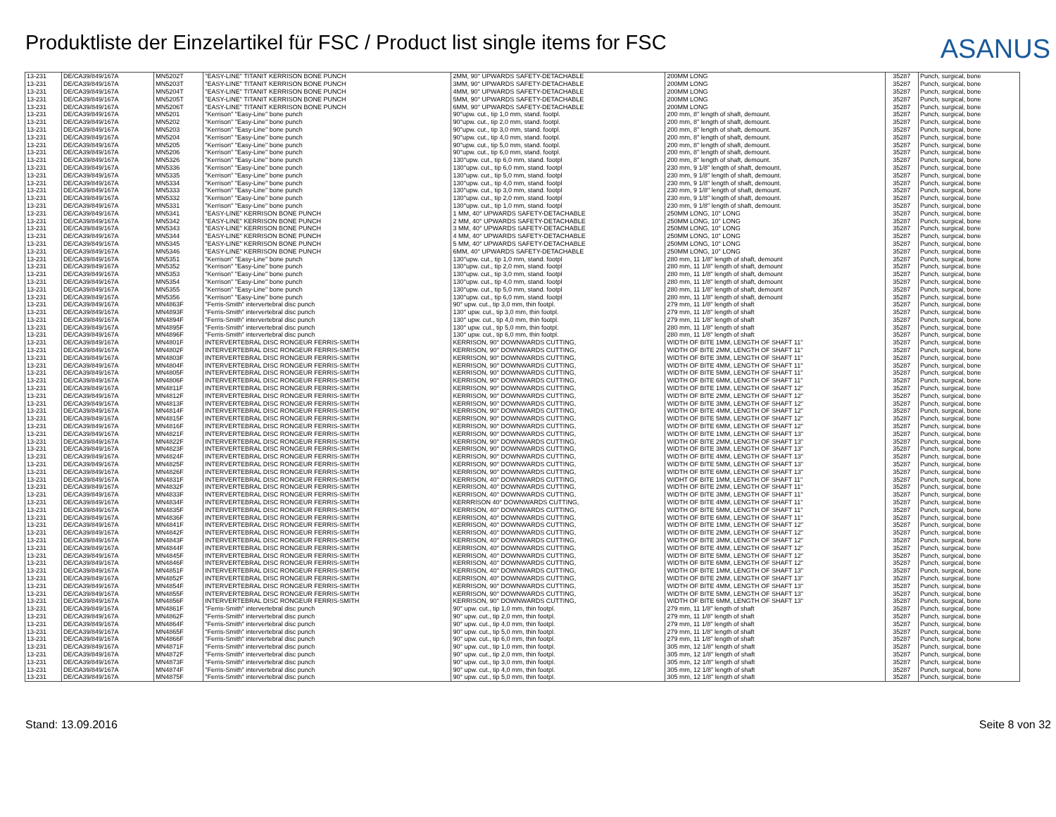Produktliste der Einzelartikel für FSC / Product list single items for FSC
ASANUS
| 13-231 | DE/CA39/849/167A | MN5202T | "EASY-LINE" TITANIT KERRISON BONE PUNCH | 2MM, 90° UPWARDS SAFETY-DETACHABLE | 200MM LONG | 35287 | Punch, surgical, bone |
| 13-231 | DE/CA39/849/167A | MN5203T | "EASY-LINE" TITANIT KERRISON BONE PUNCH | 3MM, 90° UPWARDS SAFETY-DETACHABLE | 200MM LONG | 35287 | Punch, surgical, bone |
| 13-231 | DE/CA39/849/167A | MN5204T | "EASY-LINE" TITANIT KERRISON BONE PUNCH | 4MM, 90° UPWARDS SAFETY-DETACHABLE | 200MM LONG | 35287 | Punch, surgical, bone |
| 13-231 | DE/CA39/849/167A | MN5205T | "EASY-LINE" TITANIT KERRISON BONE PUNCH | 5MM, 90° UPWARDS SAFETY-DETACHABLE | 200MM LONG | 35287 | Punch, surgical, bone |
| 13-231 | DE/CA39/849/167A | MN5206T | "EASY-LINE" TITANIT KERRISON BONE PUNCH | 6MM, 90° UPWARDS SAFETY-DETACHABLE | 200MM LONG | 35287 | Punch, surgical, bone |
| 13-231 | DE/CA39/849/167A | MN5201 | "Kerrison" "Easy-Line" bone punch | 90°upw. cut., tip 1,0 mm, stand. footpl. | 200 mm, 8" length of shaft, demount. | 35287 | Punch, surgical, bone |
| 13-231 | DE/CA39/849/167A | MN5202 | "Kerrison" "Easy-Line" bone punch | 90°upw. cut., tip 2,0 mm, stand. footpl. | 200 mm, 8" length of shaft, demount. | 35287 | Punch, surgical, bone |
| 13-231 | DE/CA39/849/167A | MN5203 | "Kerrison" "Easy-Line" bone punch | 90°upw. cut., tip 3,0 mm, stand. footpl. | 200 mm, 8" length of shaft, demount. | 35287 | Punch, surgical, bone |
| 13-231 | DE/CA39/849/167A | MN5204 | "Kerrison" "Easy-Line" bone punch | 90°upw. cut., tip 4,0 mm, stand. footpl. | 200 mm, 8" length of shaft, demount. | 35287 | Punch, surgical, bone |
| 13-231 | DE/CA39/849/167A | MN5205 | "Kerrison" "Easy-Line" bone punch | 90°upw. cut., tip 5,0 mm, stand. footpl. | 200 mm, 8" length of shaft, demount. | 35287 | Punch, surgical, bone |
| 13-231 | DE/CA39/849/167A | MN5206 | "Kerrison" "Easy-Line" bone punch | 90°upw. cut., tip 6,0 mm, stand. footpl. | 200 mm, 8" length of shaft, demount. | 35287 | Punch, surgical, bone |
| 13-231 | DE/CA39/849/167A | MN5326 | "Kerrison" "Easy-Line" bone punch | 130°upw. cut., tip 6,0 mm, stand. footpl | 200 mm, 8" length of shaft, demount. | 35287 | Punch, surgical, bone |
| 13-231 | DE/CA39/849/167A | MN5336 | "Kerrison" "Easy-Line" bone punch | 130°upw. cut., tip 6,0 mm, stand. footpl | 230 mm, 9 1/8" length of shaft, demount. | 35287 | Punch, surgical, bone |
| 13-231 | DE/CA39/849/167A | MN5335 | "Kerrison" "Easy-Line" bone punch | 130°upw. cut., tip 5,0 mm, stand. footpl | 230 mm, 9 1/8" length of shaft, demount. | 35287 | Punch, surgical, bone |
| 13-231 | DE/CA39/849/167A | MN5334 | "Kerrison" "Easy-Line" bone punch | 130°upw. cut., tip 4,0 mm, stand. footpl | 230 mm, 9 1/8" length of shaft, demount. | 35287 | Punch, surgical, bone |
| 13-231 | DE/CA39/849/167A | MN5333 | "Kerrison" "Easy-Line" bone punch | 130°upw. cut., tip 3,0 mm, stand. footpl | 230 mm, 9 1/8" length of shaft, demount. | 35287 | Punch, surgical, bone |
| 13-231 | DE/CA39/849/167A | MN5332 | "Kerrison" "Easy-Line" bone punch | 130°upw. cut., tip 2,0 mm, stand. footpl | 230 mm, 9 1/8" length of shaft, demount. | 35287 | Punch, surgical, bone |
| 13-231 | DE/CA39/849/167A | MN5331 | "Kerrison" "Easy-Line" bone punch | 130°upw. cut., tip 1,0 mm, stand. footpl | 230 mm, 9 1/8" length of shaft, demount. | 35287 | Punch, surgical, bone |
| 13-231 | DE/CA39/849/167A | MN5341 | "EASY-LINE" KERRISON BONE PUNCH | 1 MM, 40° UPWARDS SAFETY-DETACHABLE | 250MM LONG, 10" LONG | 35287 | Punch, surgical, bone |
| 13-231 | DE/CA39/849/167A | MN5342 | "EASY-LINE" KERRISON BONE PUNCH | 2 MM, 40° UPWARDS SAFETY-DETACHABLE | 250MM LONG, 10" LONG | 35287 | Punch, surgical, bone |
| 13-231 | DE/CA39/849/167A | MN5343 | "EASY-LINE" KERRISON BONE PUNCH | 3 MM, 40° UPWARDS SAFETY-DETACHABLE | 250MM LONG, 10" LONG | 35287 | Punch, surgical, bone |
| 13-231 | DE/CA39/849/167A | MN5344 | "EASY-LINE" KERRISON BONE PUNCH | 4 MM, 40° UPWARDS SAFETY-DETACHABLE | 250MM LONG, 10" LONG | 35287 | Punch, surgical, bone |
| 13-231 | DE/CA39/849/167A | MN5345 | "EASY-LINE" KERRISON BONE PUNCH | 5 MM, 40° UPWARDS SAFETY-DETACHABLE | 250MM LONG, 10" LONG | 35287 | Punch, surgical, bone |
| 13-231 | DE/CA39/849/167A | MN5346 | "EASY-LINE" KERRISON BONE PUNCH | 6MM, 40° UPWARDS SAFETY-DETACHABLE | 250MM LONG, 10" LONG | 35287 | Punch, surgical, bone |
| 13-231 | DE/CA39/849/167A | MN5351 | "Kerrison" "Easy-Line" bone punch | 130°upw. cut., tip 1,0 mm, stand. footpl | 280 mm, 11 1/8" length of shaft, demount | 35287 | Punch, surgical, bone |
| 13-231 | DE/CA39/849/167A | MN5352 | "Kerrison" "Easy-Line" bone punch | 130°upw. cut., tip 2,0 mm, stand. footpl | 280 mm, 11 1/8" length of shaft, demount | 35287 | Punch, surgical, bone |
| 13-231 | DE/CA39/849/167A | MN5353 | "Kerrison" "Easy-Line" bone punch | 130°upw. cut., tip 3,0 mm, stand. footpl | 280 mm, 11 1/8" length of shaft, demount | 35287 | Punch, surgical, bone |
| 13-231 | DE/CA39/849/167A | MN5354 | "Kerrison" "Easy-Line" bone punch | 130°upw. cut., tip 4,0 mm, stand. footpl | 280 mm, 11 1/8" length of shaft, demount | 35287 | Punch, surgical, bone |
| 13-231 | DE/CA39/849/167A | MN5355 | "Kerrison" "Easy-Line" bone punch | 130°upw. cut., tip 5,0 mm, stand. footpl | 280 mm, 11 1/8" length of shaft, demount | 35287 | Punch, surgical, bone |
| 13-231 | DE/CA39/849/167A | MN5356 | "Kerrison" "Easy-Line" bone punch | 130°upw. cut., tip 6,0 mm, stand. footpl | 280 mm, 11 1/8" length of shaft, demount | 35287 | Punch, surgical, bone |
| 13-231 | DE/CA39/849/167A | MN4863F | "Ferris-Smith" intervertebral disc punch | 90° upw. cut., tip 3,0 mm, thin footpl. | 279 mm, 11 1/8" length of shaft | 35287 | Punch, surgical, bone |
| 13-231 | DE/CA39/849/167A | MN4893F | "Ferris-Smith" intervertebral disc punch | 130° upw. cut., tip 3,0 mm, thin footpl. | 279 mm, 11 1/8" length of shaft | 35287 | Punch, surgical, bone |
| 13-231 | DE/CA39/849/167A | MN4894F | "Ferris-Smith" intervertebral disc punch | 130° upw. cut., tip 4,0 mm, thin footpl. | 279 mm, 11 1/8" length of shaft | 35287 | Punch, surgical, bone |
| 13-231 | DE/CA39/849/167A | MN4895F | "Ferris-Smith" intervertebral disc punch | 130° upw. cut., tip 5,0 mm, thin footpl. | 280 mm, 11 1/8" length of shaft | 35287 | Punch, surgical, bone |
| 13-231 | DE/CA39/849/167A | MN4896F | "Ferris-Smith" intervertebral disc punch | 130° upw. cut., tip 6,0 mm, thin footpl. | 280 mm, 11 1/8" length of shaft | 35287 | Punch, surgical, bone |
| 13-231 | DE/CA39/849/167A | MN4801F | INTERVERTEBRAL DISC RONGEUR FERRIS-SMITH | KERRISON, 90° DOWNWARDS CUTTING, | WIDTH OF BITE 1MM, LENGTH OF SHAFT 11" | 35287 | Punch, surgical, bone |
| 13-231 | DE/CA39/849/167A | MN4802F | INTERVERTEBRAL DISC RONGEUR FERRIS-SMITH | KERRISON, 90° DOWNWARDS CUTTING, | WIDTH OF BITE 2MM, LENGTH OF SHAFT 11" | 35287 | Punch, surgical, bone |
| 13-231 | DE/CA39/849/167A | MN4803F | INTERVERTEBRAL DISC RONGEUR FERRIS-SMITH | KERRISON, 90° DOWNWARDS CUTTING, | WIDTH OF BITE 3MM, LENGTH OF SHAFT 11" | 35287 | Punch, surgical, bone |
| 13-231 | DE/CA39/849/167A | MN4804F | INTERVERTEBRAL DISC RONGEUR FERRIS-SMITH | KERRISON, 90° DOWNWARDS CUTTING, | WIDTH OF BITE 4MM, LENGTH OF SHAFT 11" | 35287 | Punch, surgical, bone |
| 13-231 | DE/CA39/849/167A | MN4805F | INTERVERTEBRAL DISC RONGEUR FERRIS-SMITH | KERRISON, 90° DOWNWARDS CUTTING, | WIDTH OF BITE 5MM, LENGTH OF SHAFT 11" | 35287 | Punch, surgical, bone |
| 13-231 | DE/CA39/849/167A | MN4806F | INTERVERTEBRAL DISC RONGEUR FERRIS-SMITH | KERRISON, 90° DOWNWARDS CUTTING, | WIDTH OF BITE 6MM, LENGTH OF SHAFT 11" | 35287 | Punch, surgical, bone |
| 13-231 | DE/CA39/849/167A | MN4811F | INTERVERTEBRAL DISC RONGEUR FERRIS-SMITH | KERRISON, 90° DOWNWARDS CUTTING, | WIDTH OF BITE 1MM, LENGTH OF SHAFT 12" | 35287 | Punch, surgical, bone |
| 13-231 | DE/CA39/849/167A | MN4812F | INTERVERTEBRAL DISC RONGEUR FERRIS-SMITH | KERRISON, 90° DOWNWARDS CUTTING, | WIDTH OF BITE 2MM, LENGTH OF SHAFT 12" | 35287 | Punch, surgical, bone |
| 13-231 | DE/CA39/849/167A | MN4813F | INTERVERTEBRAL DISC RONGEUR FERRIS-SMITH | KERRISON, 90° DOWNWARDS CUTTING, | WIDTH OF BITE 3MM, LENGTH OF SHAFT 12" | 35287 | Punch, surgical, bone |
| 13-231 | DE/CA39/849/167A | MN4814F | INTERVERTEBRAL DISC RONGEUR FERRIS-SMITH | KERRISON, 90° DOWNWARDS CUTTING, | WIDTH OF BITE 4MM, LENGTH OF SHAFT 12" | 35287 | Punch, surgical, bone |
| 13-231 | DE/CA39/849/167A | MN4815F | INTERVERTEBRAL DISC RONGEUR FERRIS-SMITH | KERRISON, 90° DOWNWARDS CUTTING, | WIDTH OF BITE 5MM, LENGTH OF SHAFT 12" | 35287 | Punch, surgical, bone |
| 13-231 | DE/CA39/849/167A | MN4816F | INTERVERTEBRAL DISC RONGEUR FERRIS-SMITH | KERRISON, 90° DOWNWARDS CUTTING, | WIDTH OF BITE 6MM, LENGTH OF SHAFT 12" | 35287 | Punch, surgical, bone |
| 13-231 | DE/CA39/849/167A | MN4821F | INTERVERTEBRAL DISC RONGEUR FERRIS-SMITH | KERRISON, 90° DOWNWARDS CUTTING, | WIDTH OF BITE 1MM, LENGTH OF SHAFT 13" | 35287 | Punch, surgical, bone |
| 13-231 | DE/CA39/849/167A | MN4822F | INTERVERTEBRAL DISC RONGEUR FERRIS-SMITH | KERRISON, 90° DOWNWARDS CUTTING, | WIDTH OF BITE 2MM, LENGTH OF SHAFT 13" | 35287 | Punch, surgical, bone |
| 13-231 | DE/CA39/849/167A | MN4823F | INTERVERTEBRAL DISC RONGEUR FERRIS-SMITH | KERRISON, 90° DOWNWARDS CUTTING, | WIDTH OF BITE 3MM, LENGTH OF SHAFT 13" | 35287 | Punch, surgical, bone |
| 13-231 | DE/CA39/849/167A | MN4824F | INTERVERTEBRAL DISC RONGEUR FERRIS-SMITH | KERRISON, 90° DOWNWARDS CUTTING, | WIDTH OF BITE 4MM, LENGTH OF SHAFT 13" | 35287 | Punch, surgical, bone |
| 13-231 | DE/CA39/849/167A | MN4825F | INTERVERTEBRAL DISC RONGEUR FERRIS-SMITH | KERRISON, 90° DOWNWARDS CUTTING, | WIDTH OF BITE 5MM, LENGTH OF SHAFT 13" | 35287 | Punch, surgical, bone |
| 13-231 | DE/CA39/849/167A | MN4826F | INTERVERTEBRAL DISC RONGEUR FERRIS-SMITH | KERRISON, 90° DOWNWARDS CUTTING, | WIDTH OF BITE 6MM, LENGTH OF SHAFT 13" | 35287 | Punch, surgical, bone |
| 13-231 | DE/CA39/849/167A | MN4831F | INTERVERTEBRAL DISC RONGEUR FERRIS-SMITH | KERRISON, 40° DOWNWARDS CUTTING, | WIDHT OF BITE 1MM, LENGTH OF SHAFT 11" | 35287 | Punch, surgical, bone |
| 13-231 | DE/CA39/849/167A | MN4832F | INTERVERTEBRAL DISC RONGEUR FERRIS-SMITH | KERRISON, 40° DOWNWARDS CUTTING, | WIDTH OF BITE 2MM, LENGTH OF SHAFT 11" | 35287 | Punch, surgical, bone |
| 13-231 | DE/CA39/849/167A | MN4833F | INTERVERTEBRAL DISC RONGEUR FERRIS-SMITH | KERRISON, 40° DOWNWARDS CUTTING, | WIDTH OF BITE 3MM, LENGTH OF SHAFT 11" | 35287 | Punch, surgical, bone |
| 13-231 | DE/CA39/849/167A | MN4834F | INTERVERTEBRAL DISC RONGEUR FERRIS-SMITH | KERRRISON 40° DOWNWARDS CUTTING, | WIDTH OF BITE 4MM, LENGTH OF SHAFT 11" | 35287 | Punch, surgical, bone |
| 13-231 | DE/CA39/849/167A | MN4835F | INTERVERTEBRAL DISC RONGEUR FERRIS-SMITH | KERRISON, 40° DOWNWARDS CUTTING, | WIDTH OF BITE 5MM, LENGTH OF SHAFT 11" | 35287 | Punch, surgical, bone |
| 13-231 | DE/CA39/849/167A | MN4836F | INTERVERTEBRAL DISC RONGEUR FERRIS-SMITH | KERRISON, 40° DOWNWARDS CUTTING, | WIDTH OF BITE 6MM, LENGTH OF SHAFT 11" | 35287 | Punch, surgical, bone |
| 13-231 | DE/CA39/849/167A | MN4841F | INTERVERTEBRAL DISC RONGEUR FERRIS-SMITH | KERRISON, 40° DOWNWARDS CUTTING, | WIDTH OF BITE 1MM, LENGTH OF SHAFT 12" | 35287 | Punch, surgical, bone |
| 13-231 | DE/CA39/849/167A | MN4842F | INTERVERTEBRAL DISC RONGEUR FERRIS-SMITH | KERRISON, 40° DOWNWARDS CUTTING, | WIDTH OF BITE 2MM, LENGTH OF SHAFT 12" | 35287 | Punch, surgical, bone |
| 13-231 | DE/CA39/849/167A | MN4843F | INTERVERTEBRAL DISC RONGEUR FERRIS-SMITH | KERRISON, 40° DOWNWARDS CUTTING, | WIDTH OF BITE 3MM, LENGTH OF SHAFT 12" | 35287 | Punch, surgical, bone |
| 13-231 | DE/CA39/849/167A | MN4844F | INTERVERTEBRAL DISC RONGEUR FERRIS-SMITH | KERRISON, 40° DOWNWARDS CUTTING, | WIDTH OF BITE 4MM, LENGTH OF SHAFT 12" | 35287 | Punch, surgical, bone |
| 13-231 | DE/CA39/849/167A | MN4845F | INTERVERTEBRAL DISC RONGEUR FERRIS-SMITH | KERRISON, 40° DOWNWARDS CUTTING, | WIDTH OF BITE 5MM, LENGTH OF SHAFT 12" | 35287 | Punch, surgical, bone |
| 13-231 | DE/CA39/849/167A | MN4846F | INTERVERTEBRAL DISC RONGEUR FERRIS-SMITH | KERRISON, 40° DOWNWARDS CUTTING, | WIDTH OF BITE 6MM, LENGTH OF SHAFT 12" | 35287 | Punch, surgical, bone |
| 13-231 | DE/CA39/849/167A | MN4851F | INTERVERTEBRAL DISC RONGEUR FERRIS-SMITH | KERRISON, 40° DOWNWARDS CUTTING, | WIDTH OF BITE 1MM, LENGTH OF SHAFT 13" | 35287 | Punch, surgical, bone |
| 13-231 | DE/CA39/849/167A | MN4852F | INTERVERTEBRAL DISC RONGEUR FERRIS-SMITH | KERRISON, 40° DOWNWARDS CUTTING, | WIDTH OF BITE 2MM, LENGTH OF SHAFT 13" | 35287 | Punch, surgical, bone |
| 13-231 | DE/CA39/849/167A | MN4854F | INTERVERTEBRAL DISC RONGEUR FERRIS-SMITH | KERRISON, 90° DOWNWARDS CUTTING, | WIDTH OF BITE 4MM, LENGTH OF SHAFT 13" | 35287 | Punch, surgical, bone |
| 13-231 | DE/CA39/849/167A | MN4855F | INTERVERTEBRAL DISC RONGEUR FERRIS-SMITH | KERRISON, 90° DOWNWARDS CUTTING, | WIDTH OF BITE 5MM, LENGTH OF SHAFT 13" | 35287 | Punch, surgical, bone |
| 13-231 | DE/CA39/849/167A | MN4856F | INTERVERTEBRAL DISC RONGEUR FERRIS-SMITH | KERRISON, 90° DOWNWARDS CUTTING, | WIDTH OF BITE 6MM, LENGTH OF SHAFT 13" | 35287 | Punch, surgical, bone |
| 13-231 | DE/CA39/849/167A | MN4861F | "Ferris-Smith" intervertebral disc punch | 90° upw. cut., tip 1,0 mm, thin footpl. | 279 mm, 11 1/8" length of shaft | 35287 | Punch, surgical, bone |
| 13-231 | DE/CA39/849/167A | MN4862F | "Ferris-Smith" intervertebral disc punch | 90° upw. cut., tip 2,0 mm, thin footpl. | 279 mm, 11 1/8" length of shaft | 35287 | Punch, surgical, bone |
| 13-231 | DE/CA39/849/167A | MN4864F | "Ferris-Smith" intervertebral disc punch | 90° upw. cut., tip 4,0 mm, thin footpl. | 279 mm, 11 1/8" length of shaft | 35287 | Punch, surgical, bone |
| 13-231 | DE/CA39/849/167A | MN4865F | "Ferris-Smith" intervertebral disc punch | 90° upw. cut., tip 5,0 mm, thin footpl. | 279 mm, 11 1/8" length of shaft | 35287 | Punch, surgical, bone |
| 13-231 | DE/CA39/849/167A | MN4866F | "Ferris-Smith" intervertebral disc punch | 90° upw. cut., tip 6,0 mm, thin footpl. | 279 mm, 11 1/8" length of shaft | 35287 | Punch, surgical, bone |
| 13-231 | DE/CA39/849/167A | MN4871F | "Ferris-Smith" intervertebral disc punch | 90° upw. cut., tip 1,0 mm, thin footpl. | 305 mm, 12 1/8" length of shaft | 35287 | Punch, surgical, bone |
| 13-231 | DE/CA39/849/167A | MN4872F | "Ferris-Smith" intervertebral disc punch | 90° upw. cut., tip 2,0 mm, thin footpl. | 305 mm, 12 1/8" length of shaft | 35287 | Punch, surgical, bone |
| 13-231 | DE/CA39/849/167A | MN4873F | "Ferris-Smith" intervertebral disc punch | 90° upw. cut., tip 3,0 mm, thin footpl. | 305 mm, 12 1/8" length of shaft | 35287 | Punch, surgical, bone |
| 13-231 | DE/CA39/849/167A | MN4874F | "Ferris-Smith" intervertebral disc punch | 90° upw. cut., tip 4,0 mm, thin footpl. | 305 mm, 12 1/8" length of shaft | 35287 | Punch, surgical, bone |
| 13-231 | DE/CA39/849/167A | MN4875F | "Ferris-Smith" intervertebral disc punch | 90° upw. cut., tip 5,0 mm, thin footpl. | 305 mm, 12 1/8" length of shaft | 35287 | Punch, surgical, bone |
Stand: 13.09.2016 Seite 8 von 32